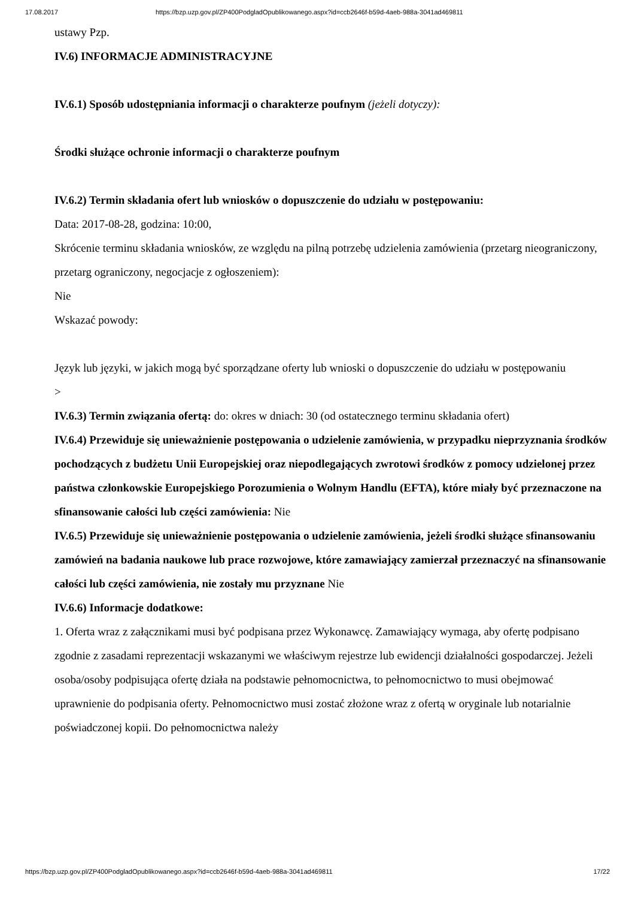17.08.2017 https://bzp.uzp.gov.pl/ZP400PodgladOpublikowanego.aspx?id=ccb2646f-b59d-4aeb-988a-3041ad469811
ustawy Pzp.
IV.6) INFORMACJE ADMINISTRACYJNE
IV.6.1) Sposób udostępniania informacji o charakterze poufnym (jeżeli dotyczy):
Środki służące ochronie informacji o charakterze poufnym
IV.6.2) Termin składania ofert lub wniosków o dopuszczenie do udziału w postępowaniu:
Data: 2017-08-28, godzina: 10:00,
Skrócenie terminu składania wniosków, ze względu na pilną potrzebę udzielenia zamówienia (przetarg nieograniczony, przetarg ograniczony, negocjacje z ogłoszeniem):
Nie
Wskazać powody:
Język lub języki, w jakich mogą być sporządzane oferty lub wnioski o dopuszczenie do udziału w postępowaniu
>
IV.6.3) Termin związania ofertą: do: okres w dniach: 30 (od ostatecznego terminu składania ofert)
IV.6.4) Przewiduje się unieważnienie postępowania o udzielenie zamówienia, w przypadku nieprzyznania środków pochodzących z budżetu Unii Europejskiej oraz niepodlegających zwrotowi środków z pomocy udzielonej przez państwa członkowskie Europejskiego Porozumienia o Wolnym Handlu (EFTA), które miały być przeznaczone na sfinansowanie całości lub części zamówienia: Nie
IV.6.5) Przewiduje się unieważnienie postępowania o udzielenie zamówienia, jeżeli środki służące sfinansowaniu zamówień na badania naukowe lub prace rozwojowe, które zamawiający zamierzał przeznaczyć na sfinansowanie całości lub części zamówienia, nie zostały mu przyznane Nie
IV.6.6) Informacje dodatkowe:
1. Oferta wraz z załącznikami musi być podpisana przez Wykonawcę. Zamawiający wymaga, aby ofertę podpisano zgodnie z zasadami reprezentacji wskazanymi we właściwym rejestrze lub ewidencji działalności gospodarczej. Jeżeli osoba/osoby podpisująca ofertę działa na podstawie pełnomocnictwa, to pełnomocnictwo to musi obejmować uprawnienie do podpisania oferty. Pełnomocnictwo musi zostać złożone wraz z ofertą w oryginale lub notarialnie poświadczonej kopii. Do pełnomocnictwa należy
https://bzp.uzp.gov.pl/ZP400PodgladOpublikowanego.aspx?id=ccb2646f-b59d-4aeb-988a-3041ad469811 17/22